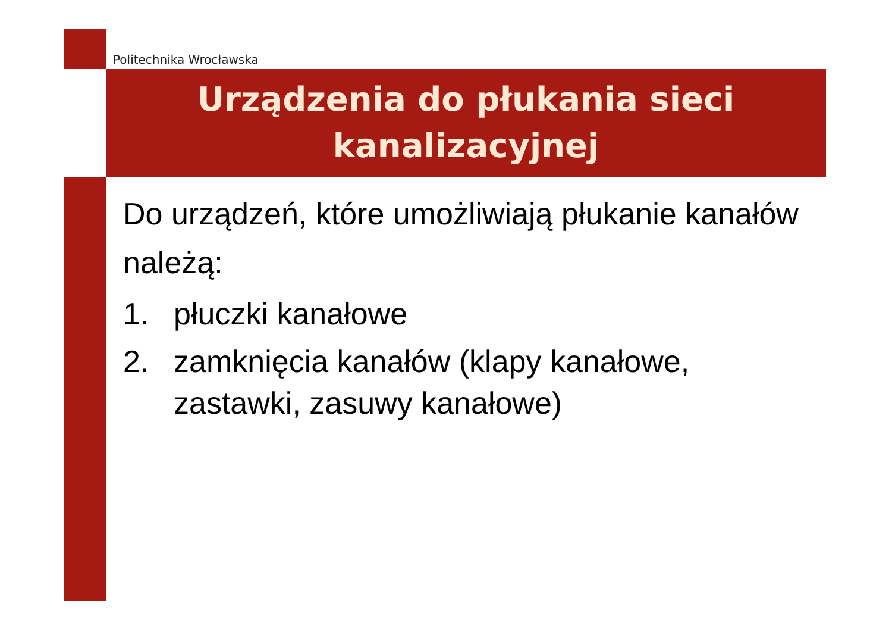Politechnika Wrocławska
Urządzenia do płukania sieci kanalizacyjnej
Do urządzeń, które umożliwiają płukanie kanałów należą:
1. płuczki kanałowe
2. zamknięcia kanałów (klapy kanałowe, zastawki, zasuwy kanałowe)